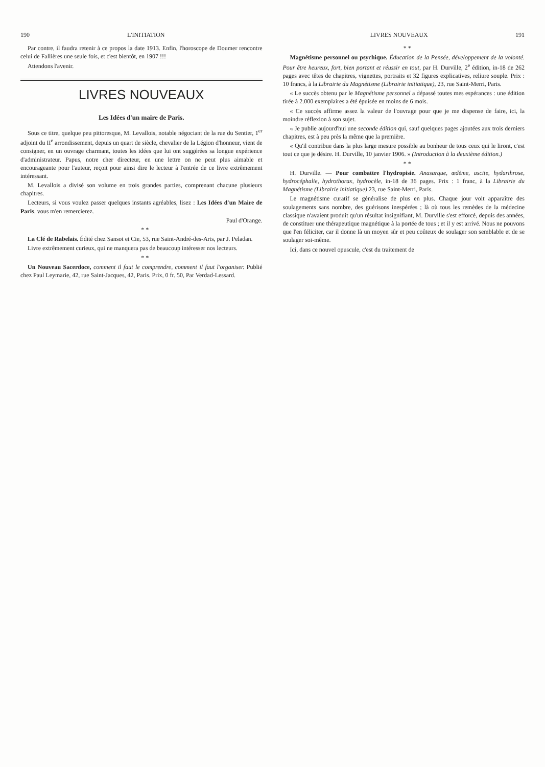190 L'INITIATION
Par contre, il faudra retenir à ce propos la date 1913. Enfin, l'horoscope de Doumer rencontre celui de Fallières une seule fois, et c'est bientôt, en 1907 !!!
Attendons l'avenir.
LIVRES NOUVEAUX
Les Idées d'un maire de Paris.
Sous ce titre, quelque peu pittoresque, M. Levallois, notable négociant de la rue du Sentier, 1<sup>er</sup> adjoint du II<sup>e</sup> arrondissement, depuis un quart de siècle, chevalier de la Légion d'honneur, vient de consigner, en un ouvrage charmant, toutes les idées que lui ont suggérées sa longue expérience d'administrateur. Papus, notre cher directeur, en une lettre on ne peut plus aimable et encourageante pour l'auteur, reçoit pour ainsi dire le lecteur à l'entrée de ce livre extrêmement intéressant.
M. Levallois a divisé son volume en trois grandes parties, comprenant chacune plusieurs chapitres.
Lecteurs, si vous voulez passer quelques instants agréables, lisez : Les Idées d'un Maire de Paris, vous m'en remercierez.
Paul d'Orange.
* *
La Clé de Rabelais. Édité chez Sansot et Cie, 53, rue Saint-André-des-Arts, par J. Peladan.
Livre extrêmement curieux, qui ne manquera pas de beaucoup intéresser nos lecteurs.
* *
Un Nouveau Sacerdoce, comment il faut le comprendre, comment il faut l'organiser. Publié chez Paul Leymarie, 42, rue Saint-Jacques, 42, Paris. Prix, 0 fr. 50, Par Verdad-Lessard.
LIVRES NOUVEAUX 191
* *
Magnétisme personnel ou psychique. Éducation de la Pensée, développement de la volonté. Pour être heureux, fort, bien portant et réussir en tout, par H. Durville, 2<sup>e</sup> édition, in-18 de 262 pages avec têtes de chapitres, vignettes, portraits et 32 figures explicatives, reliure souple. Prix : 10 francs, à la Librairie du Magnétisme (Librairie initiatique), 23, rue Saint-Merri, Paris.
« Le succès obtenu par le Magnétisme personnel a dépassé toutes mes espérances : une édition tirée à 2.000 exemplaires a été épuisée en moins de 6 mois.
« Ce succès affirme assez la valeur de l'ouvrage pour que je me dispense de faire, ici, la moindre réflexion à son sujet.
« Je publie aujourd'hui une seconde édition qui, sauf quelques pages ajoutées aux trois derniers chapitres, est à peu près la même que la première.
« Qu'il contribue dans la plus large mesure possible au bonheur de tous ceux qui le liront, c'est tout ce que je désire. H. Durville, 10 janvier 1906. » (Introduction à la deuxième édition.)
* *
H. Durville. — Pour combattre l'hydropisie. Anasarque, œdème, ascite, hydarthrose, hydrocéphalie, hydrothorax, hydrocèle, in-18 de 36 pages. Prix : 1 franc, à la Librairie du Magnétisme (Librairie initiatique) 23, rue Saint-Merri, Paris.
Le magnétisme curatif se généralise de plus en plus. Chaque jour voit apparaître des soulagements sans nombre, des guérisons inespérées ; là où tous les remèdes de la médecine classique n'avaient produit qu'un résultat insignifiant, M. Durville s'est efforcé, depuis des années, de constituer une thérapeutique magnétique à la portée de tous ; et il y est arrivé. Nous ne pouvons que l'en féliciter, car il donne là un moyen sûr et peu coûteux de soulager son semblable et de se soulager soi-même.
Ici, dans ce nouvel opuscule, c'est du traitement de